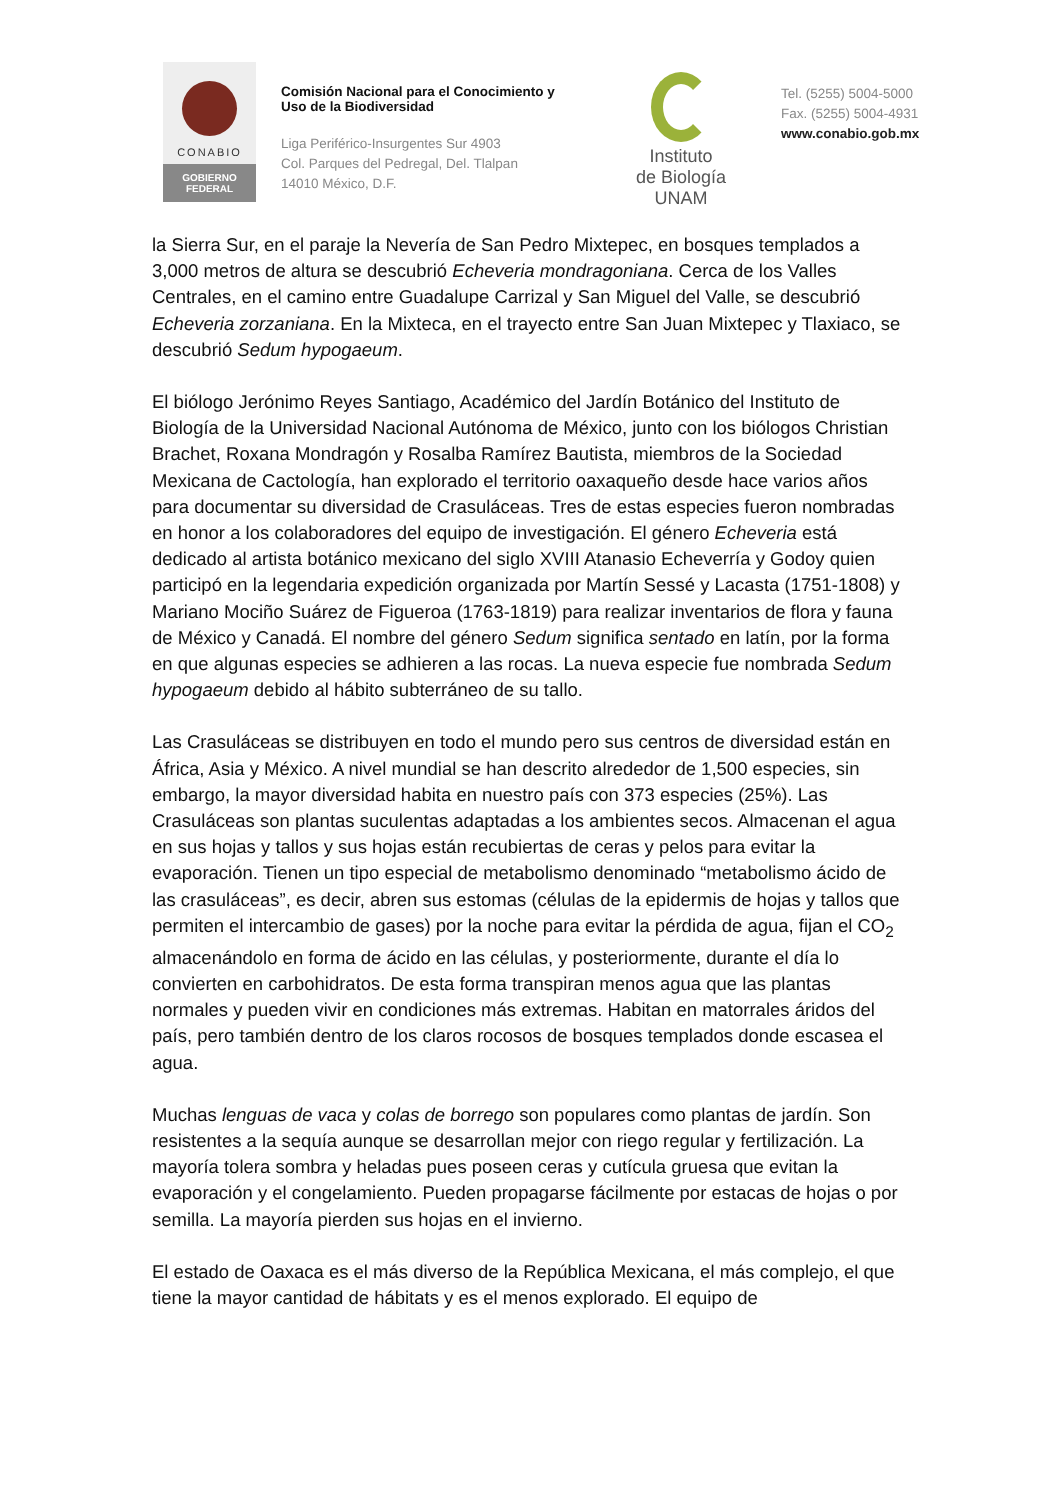CONABIO
GOBIERNO
FEDERAL
Comisión Nacional para el Conocimiento y Uso de la Biodiversidad
Liga Periférico-Insurgentes Sur 4903
Col. Parques del Pedregal, Del. Tlalpan
14010 México, D.F.
Instituto
de Biología
UNAM
Tel. (5255) 5004-5000
Fax. (5255) 5004-4931
www.conabio.gob.mx
la Sierra Sur, en el paraje la Nevería de San Pedro Mixtepec, en bosques templados a 3,000 metros de altura se descubrió Echeveria mondragoniana. Cerca de los Valles Centrales, en el camino entre Guadalupe Carrizal y San Miguel del Valle, se descubrió Echeveria zorzaniana. En la Mixteca, en el trayecto entre San Juan Mixtepec y Tlaxiaco, se descubrió Sedum hypogaeum.
El biólogo Jerónimo Reyes Santiago, Académico del Jardín Botánico del Instituto de Biología de la Universidad Nacional Autónoma de México, junto con los biólogos Christian Brachet, Roxana Mondragón y Rosalba Ramírez Bautista, miembros de la Sociedad Mexicana de Cactología, han explorado el territorio oaxaqueño desde hace varios años para documentar su diversidad de Crasuláceas. Tres de estas especies fueron nombradas en honor a los colaboradores del equipo de investigación. El género Echeveria está dedicado al artista botánico mexicano del siglo XVIII Atanasio Echeverría y Godoy quien participó en la legendaria expedición organizada por Martín Sessé y Lacasta (1751-1808) y Mariano Mociño Suárez de Figueroa (1763-1819) para realizar inventarios de flora y fauna de México y Canadá. El nombre del género Sedum significa sentado en latín, por la forma en que algunas especies se adhieren a las rocas. La nueva especie fue nombrada Sedum hypogaeum debido al hábito subterráneo de su tallo.
Las Crasuláceas se distribuyen en todo el mundo pero sus centros de diversidad están en África, Asia y México. A nivel mundial se han descrito alrededor de 1,500 especies, sin embargo, la mayor diversidad habita en nuestro país con 373 especies (25%). Las Crasuláceas son plantas suculentas adaptadas a los ambientes secos. Almacenan el agua en sus hojas y tallos y sus hojas están recubiertas de ceras y pelos para evitar la evaporación. Tienen un tipo especial de metabolismo denominado “metabolismo ácido de las crasuláceas”, es decir, abren sus estomas (células de la epidermis de hojas y tallos que permiten el intercambio de gases) por la noche para evitar la pérdida de agua, fijan el CO<sub>2</sub> almacenándolo en forma de ácido en las células, y posteriormente, durante el día lo convierten en carbohidratos. De esta forma transpiran menos agua que las plantas normales y pueden vivir en condiciones más extremas. Habitan en matorrales áridos del país, pero también dentro de los claros rocosos de bosques templados donde escasea el agua.
Muchas lenguas de vaca y colas de borrego son populares como plantas de jardín. Son resistentes a la sequía aunque se desarrollan mejor con riego regular y fertilización. La mayoría tolera sombra y heladas pues poseen ceras y cutícula gruesa que evitan la evaporación y el congelamiento. Pueden propagarse fácilmente por estacas de hojas o por semilla. La mayoría pierden sus hojas en el invierno.
El estado de Oaxaca es el más diverso de la República Mexicana, el más complejo, el que tiene la mayor cantidad de hábitats y es el menos explorado. El equipo de